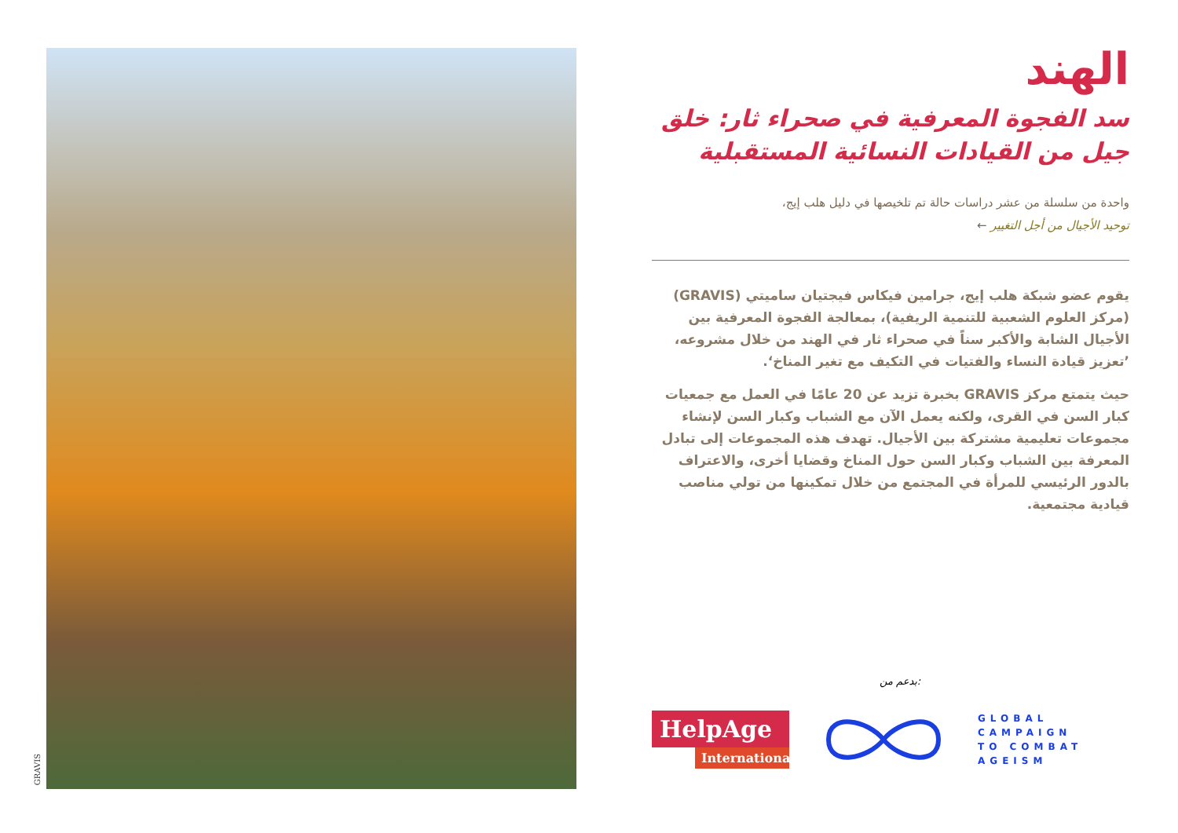GRAVIS
الهند
سد الفجوة المعرفية في صحراء ثار: خلق جيل من القيادات النسائية المستقبلية
واحدة من سلسلة من عشر دراسات حالة تم تلخيصها في دليل هلب إيج،
توحيد الأجيال من أجل التغيير ←
يقوم عضو شبكة هلب إيج، جرامين فيكاس فيجتيان ساميتي (GRAVIS) (مركز العلوم الشعبية للتنمية الريفية)، بمعالجة الفجوة المعرفية بين الأجيال الشابة والأكبر سناً في صحراء ثار في الهند من خلال مشروعه، ’تعزيز قيادة النساء والفتيات في التكيف مع تغير المناخ‘.
حيث يتمتع مركز GRAVIS بخبرة تزيد عن 20 عامًا في العمل مع جمعيات كبار السن في القرى، ولكنه يعمل الآن مع الشباب وكبار السن لإنشاء مجموعات تعليمية مشتركة بين الأجيال. تهدف هذه المجموعات إلى تبادل المعرفة بين الشباب وكبار السن حول المناخ وقضايا أخرى، والاعتراف بالدور الرئيسي للمرأة في المجتمع من خلال تمكينها من تولي مناصب قيادية مجتمعية.
بدعم من:
HelpAge
International
GLOBAL
CAMPAIGN
TO COMBAT
AGEISM